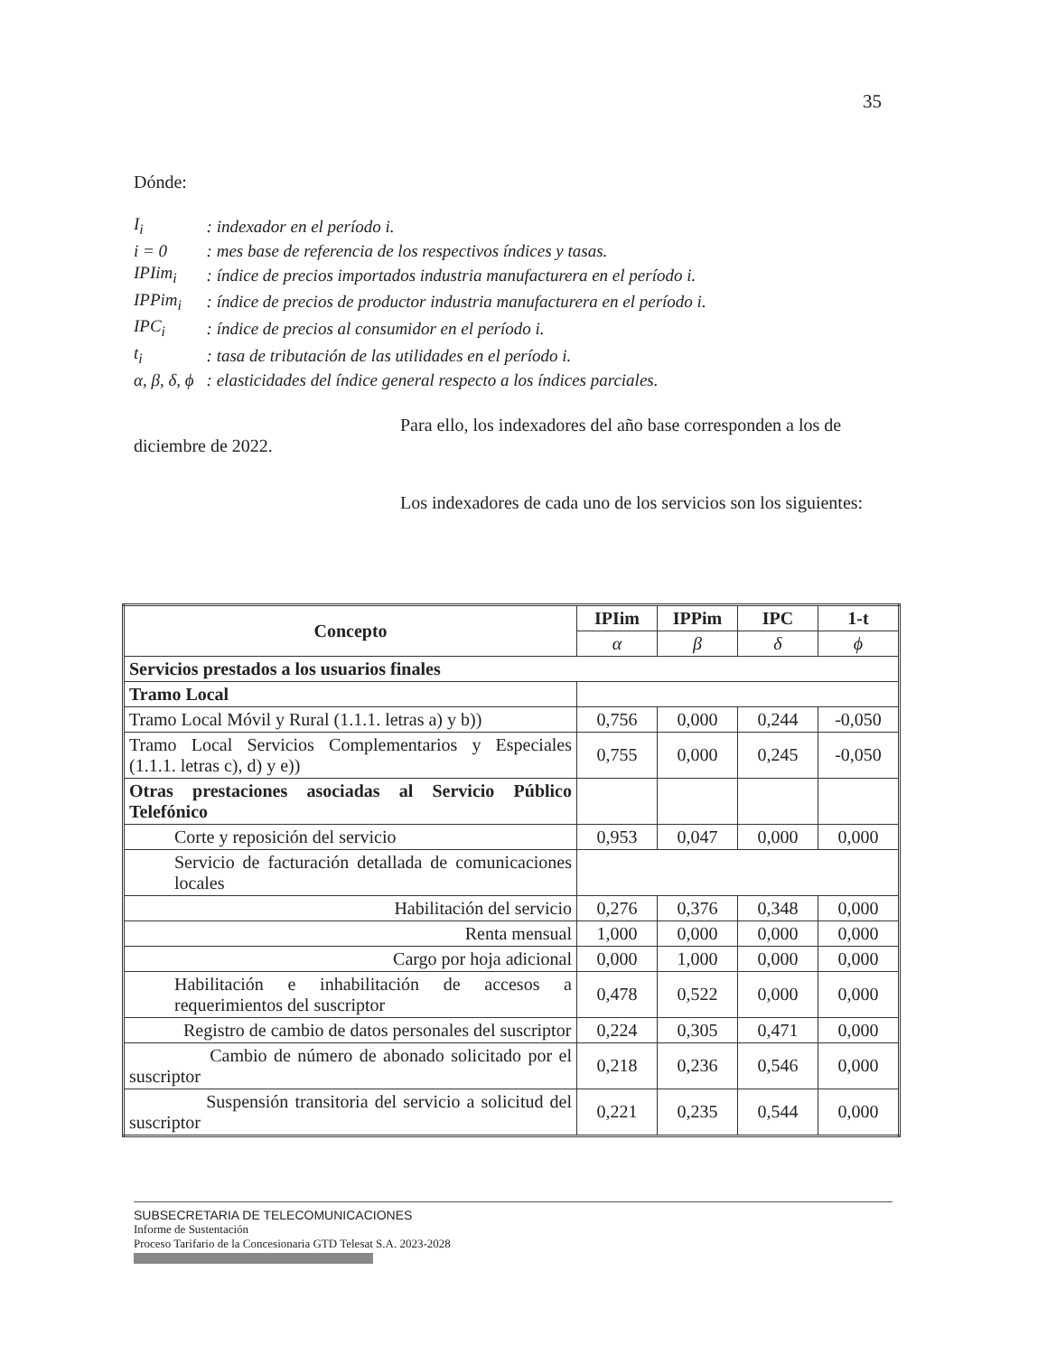35
Dónde:
| I<sub>i</sub> | : indexador en el período i. |
| i = 0 | : mes base de referencia de los respectivos índices y tasas. |
| IPIim<sub>i</sub> | : índice de precios importados industria manufacturera en el período i. |
| IPPim<sub>i</sub> | : índice de precios de productor industria manufacturera en el período i. |
| IPC<sub>i</sub> | : índice de precios al consumidor en el período i. |
| t<sub>i</sub> | : tasa de tributación de las utilidades en el período i. |
| α, β, δ, ϕ | : elasticidades del índice general respecto a los índices parciales. |
Para ello, los indexadores del año base corresponden a los de diciembre de 2022.
Los indexadores de cada uno de los servicios son los siguientes:
| Concepto | IPIim | IPPim | IPC | 1-t |
| --- | --- | --- | --- | --- |
| | α | β | δ | ϕ |
| Servicios prestados a los usuarios finales | | | | |
| Tramo Local | | | | |
| Tramo Local Móvil y Rural (1.1.1. letras a) y b)) | 0,756 | 0,000 | 0,244 | -0,050 |
| Tramo Local Servicios Complementarios y Especiales (1.1.1. letras c), d) y e)) | 0,755 | 0,000 | 0,245 | -0,050 |
| Otras prestaciones asociadas al Servicio Público Telefónico | | | | |
| Corte y reposición del servicio | 0,953 | 0,047 | 0,000 | 0,000 |
| Servicio de facturación detallada de comunicaciones locales | | | | |
| Habilitación del servicio | 0,276 | 0,376 | 0,348 | 0,000 |
| Renta mensual | 1,000 | 0,000 | 0,000 | 0,000 |
| Cargo por hoja adicional | 0,000 | 1,000 | 0,000 | 0,000 |
| Habilitación e inhabilitación de accesos a requerimientos del suscriptor | 0,478 | 0,522 | 0,000 | 0,000 |
| Registro de cambio de datos personales del suscriptor | 0,224 | 0,305 | 0,471 | 0,000 |
| Cambio de número de abonado solicitado por el suscriptor | 0,218 | 0,236 | 0,546 | 0,000 |
| Suspensión transitoria del servicio a solicitud del suscriptor | 0,221 | 0,235 | 0,544 | 0,000 |
SUBSECRETARIA DE TELECOMUNICACIONES
Informe de Sustentación
Proceso Tarifario de la Concesionaria GTD Telesat S.A. 2023-2028